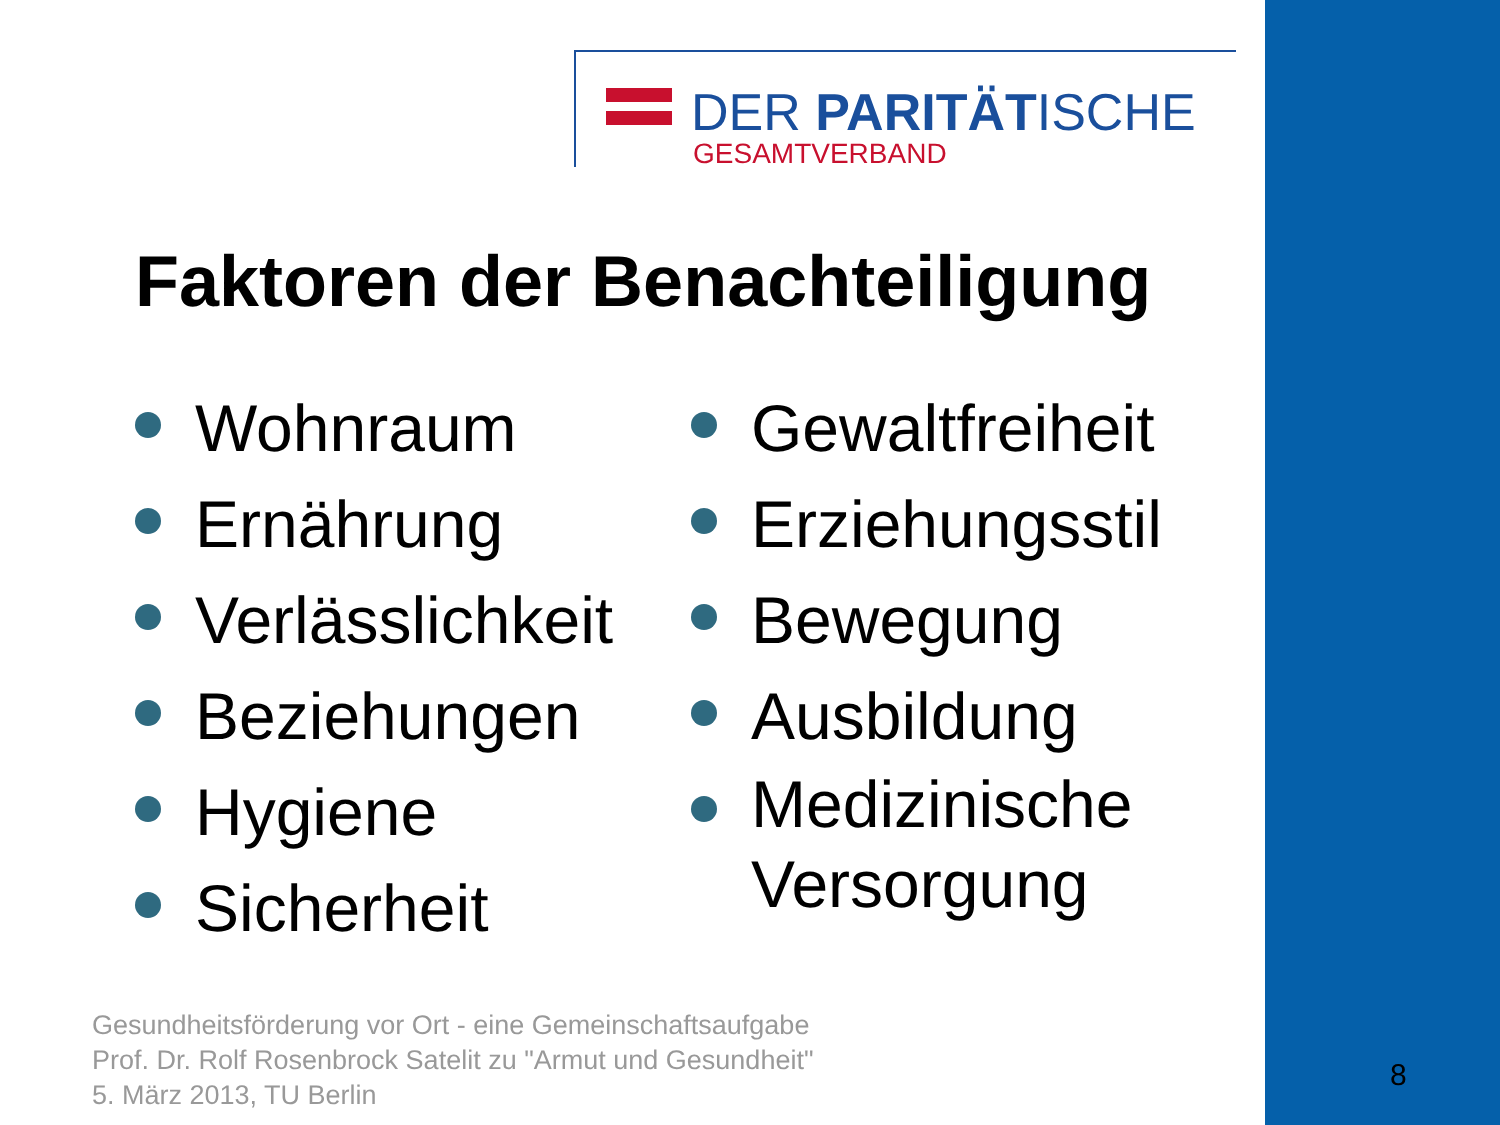DER PARITÄTISCHE
GESAMTVERBAND
Faktoren der Benachteiligung
Wohnraum
Ernährung
Verlässlichkeit
Beziehungen
Hygiene
Sicherheit
Gewaltfreiheit
Erziehungsstil
Bewegung
Ausbildung
Medizinische
Versorgung
Gesundheitsförderung vor Ort - eine Gemeinschaftsaufgabe
Prof. Dr. Rolf Rosenbrock Satelit zu "Armut und Gesundheit"
5. März 2013, TU Berlin
8